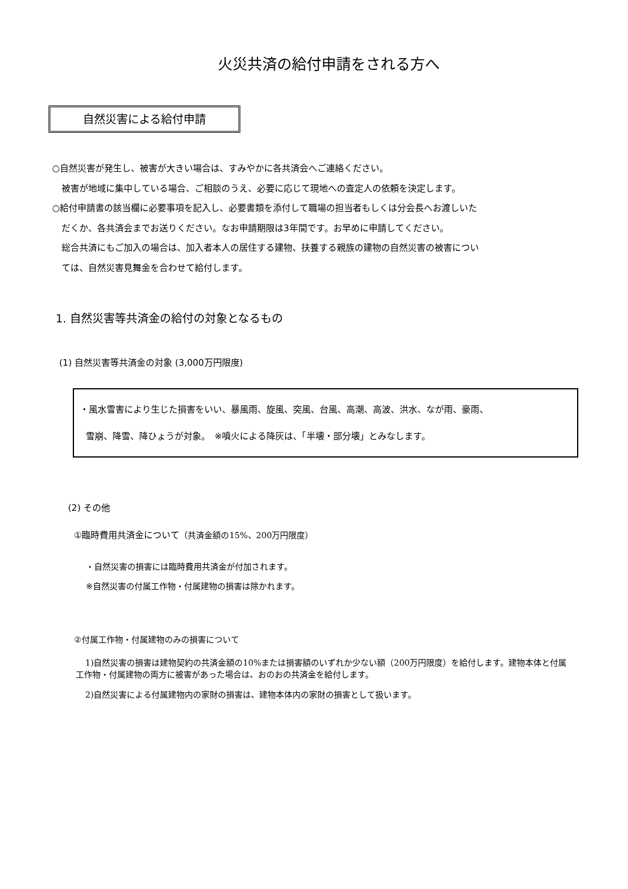火災共済の給付申請をされる方へ
自然災害による給付申請
○自然災害が発生し、被害が大きい場合は、すみやかに各共済会へご連絡ください。
被害が地域に集中している場合、ご相談のうえ、必要に応じて現地への査定人の依頼を決定します。
○給付申請書の該当欄に必要事項を記入し、必要書類を添付して職場の担当者もしくは分会長へお渡しいた
だくか、各共済会までお送りください。なお申請期限は3年間です。お早めに申請してください。
総合共済にもご加入の場合は、加入者本人の居住する建物、扶養する親族の建物の自然災害の被害につい
ては、自然災害見舞金を合わせて給付します。
1. 自然災害等共済金の給付の対象となるもの
(1) 自然災害等共済金の対象 (3,000万円限度)
・風水雪害により生じた損害をいい、暴風雨、旋風、突風、台風、高潮、高波、洪水、なが雨、豪雨、
雪崩、降雪、降ひょうが対象。　※噴火による降灰は、「半壊・部分壊」とみなします。
(2) その他
①臨時費用共済金について（共済金額の15%、200万円限度）
・自然災害の損害には臨時費用共済金が付加されます。
※自然災害の付属工作物・付属建物の損害は除かれます。
②付属工作物・付属建物のみの損害について
1)自然災害の損害は建物契約の共済金額の10%または損害額のいずれか少ない額（200万円限度）を給付します。建物本体と付属工作物・付属建物の両方に被害があった場合は、おのおの共済金を給付します。
2)自然災害による付属建物内の家財の損害は、建物本体内の家財の損害として扱います。